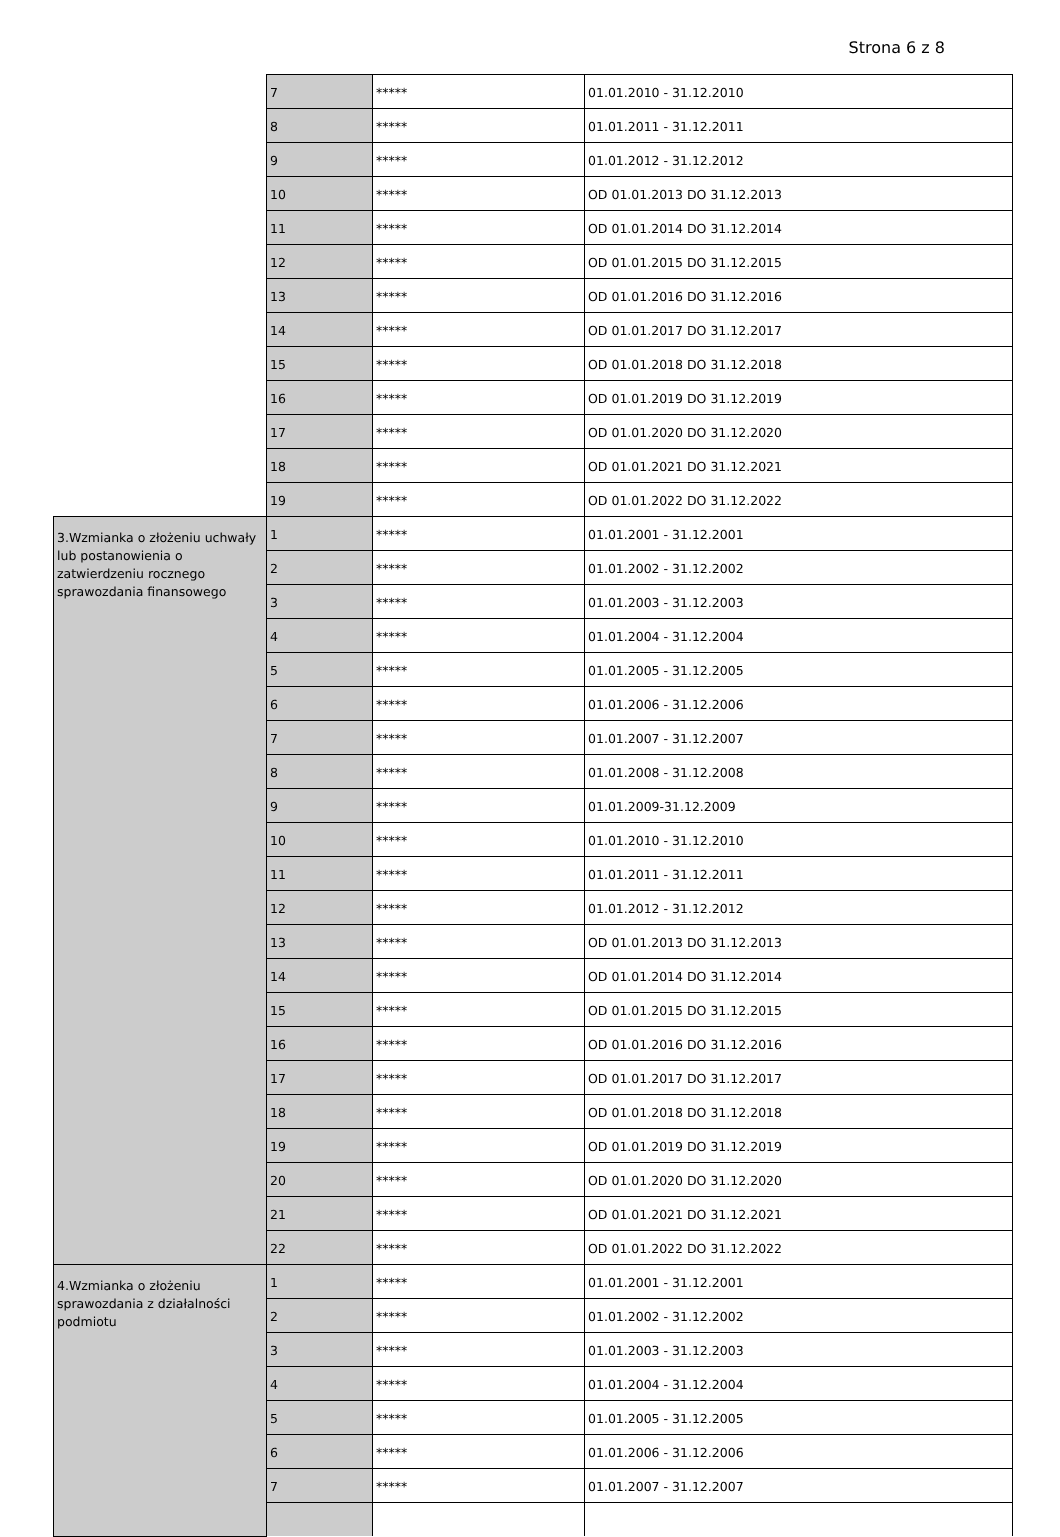Strona 6 z 8
| | 7 | ***** | 01.01.2010 - 31.12.2010 |
| | 8 | ***** | 01.01.2011 - 31.12.2011 |
| | 9 | ***** | 01.01.2012 - 31.12.2012 |
| | 10 | ***** | OD 01.01.2013 DO 31.12.2013 |
| | 11 | ***** | OD 01.01.2014 DO 31.12.2014 |
| | 12 | ***** | OD 01.01.2015 DO 31.12.2015 |
| | 13 | ***** | OD 01.01.2016 DO 31.12.2016 |
| | 14 | ***** | OD 01.01.2017 DO 31.12.2017 |
| | 15 | ***** | OD 01.01.2018 DO 31.12.2018 |
| | 16 | ***** | OD 01.01.2019 DO 31.12.2019 |
| | 17 | ***** | OD 01.01.2020 DO 31.12.2020 |
| | 18 | ***** | OD 01.01.2021 DO 31.12.2021 |
| | 19 | ***** | OD 01.01.2022 DO 31.12.2022 |
| 3.Wzmianka o złożeniu uchwały lub postanowienia o zatwierdzeniu rocznego sprawozdania finansowego | 1 | ***** | 01.01.2001 - 31.12.2001 |
| | 2 | ***** | 01.01.2002 - 31.12.2002 |
| | 3 | ***** | 01.01.2003 - 31.12.2003 |
| | 4 | ***** | 01.01.2004 - 31.12.2004 |
| | 5 | ***** | 01.01.2005 - 31.12.2005 |
| | 6 | ***** | 01.01.2006 - 31.12.2006 |
| | 7 | ***** | 01.01.2007 - 31.12.2007 |
| | 8 | ***** | 01.01.2008 - 31.12.2008 |
| | 9 | ***** | 01.01.2009-31.12.2009 |
| | 10 | ***** | 01.01.2010 - 31.12.2010 |
| | 11 | ***** | 01.01.2011 - 31.12.2011 |
| | 12 | ***** | 01.01.2012 - 31.12.2012 |
| | 13 | ***** | OD 01.01.2013 DO 31.12.2013 |
| | 14 | ***** | OD 01.01.2014 DO 31.12.2014 |
| | 15 | ***** | OD 01.01.2015 DO 31.12.2015 |
| | 16 | ***** | OD 01.01.2016 DO 31.12.2016 |
| | 17 | ***** | OD 01.01.2017 DO 31.12.2017 |
| | 18 | ***** | OD 01.01.2018 DO 31.12.2018 |
| | 19 | ***** | OD 01.01.2019 DO 31.12.2019 |
| | 20 | ***** | OD 01.01.2020 DO 31.12.2020 |
| | 21 | ***** | OD 01.01.2021 DO 31.12.2021 |
| | 22 | ***** | OD 01.01.2022 DO 31.12.2022 |
| 4.Wzmianka o złożeniu sprawozdania z działalności podmiotu | 1 | ***** | 01.01.2001 - 31.12.2001 |
| | 2 | ***** | 01.01.2002 - 31.12.2002 |
| | 3 | ***** | 01.01.2003 - 31.12.2003 |
| | 4 | ***** | 01.01.2004 - 31.12.2004 |
| | 5 | ***** | 01.01.2005 - 31.12.2005 |
| | 6 | ***** | 01.01.2006 - 31.12.2006 |
| | 7 | ***** | 01.01.2007 - 31.12.2007 |